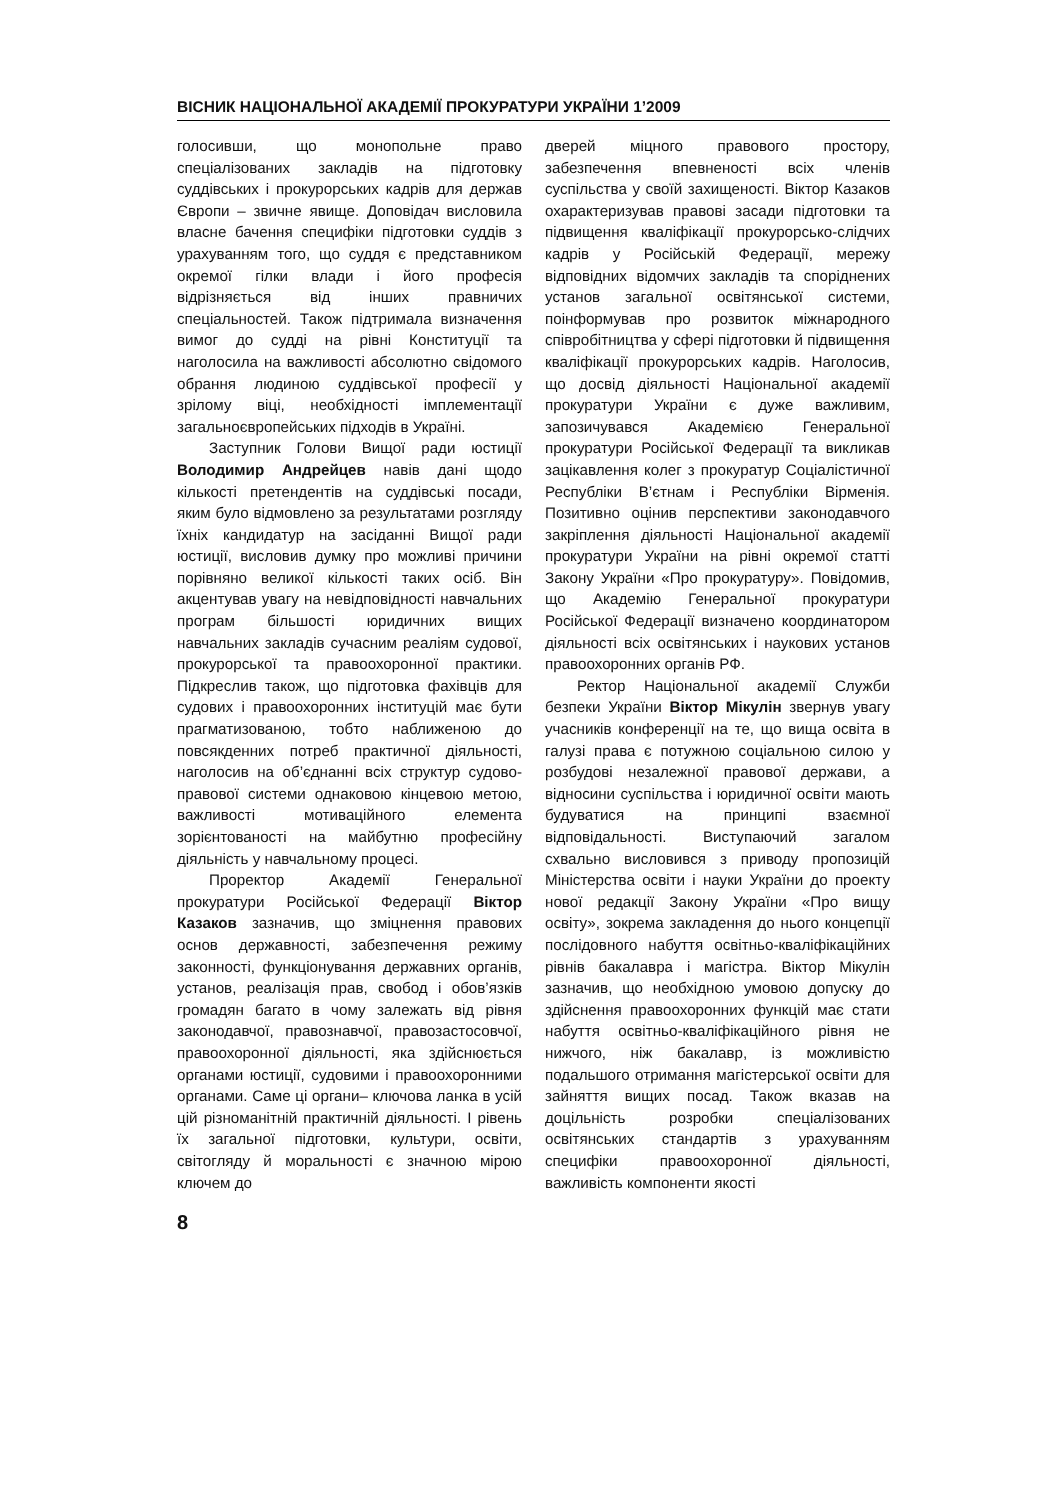ВІСНИК НАЦІОНАЛЬНОЇ АКАДЕМІЇ ПРОКУРАТУРИ УКРАЇНИ 1’2009
голосивши, що монопольне право спеціалізованих закладів на підготовку суддівських і прокурорських кадрів для держав Європи – звичне явище. Доповідач висловила власне бачення специфіки підготовки суддів з урахуванням того, що суддя є представником окремої гілки влади і його професія відрізняється від інших правничих спеціальностей. Також підтримала визначення вимог до судді на рівні Конституції та наголосила на важливості абсолютно свідомого обрання людиною суддівської професії у зрілому віці, необхідності імплементації загальноєвропейських підходів в Україні.
Заступник Голови Вищої ради юстиції Володимир Андрейцев навів дані щодо кількості претендентів на суддівські посади, яким було відмовлено за результатами розгляду їхніх кандидатур на засіданні Вищої ради юстиції, висловив думку про можливі причини порівняно великої кількості таких осіб. Він акцентував увагу на невідповідності навчальних програм більшості юридичних вищих навчальних закладів сучасним реаліям судової, прокурорської та правоохоронної практики. Підкреслив також, що підготовка фахівців для судових і правоохоронних інституцій має бути прагматизованою, тобто наближеною до повсякденних потреб практичної діяльності, наголосив на об’єднанні всіх структур судово-правової системи однаковою кінцевою метою, важливості мотиваційного елемента зорієнтованості на майбутню професійну діяльність у навчальному процесі.
Проректор Академії Генеральної прокуратури Російської Федерації Віктор Казаков зазначив, що зміцнення правових основ державності, забезпечення режиму законності, функціонування державних органів, установ, реалізація прав, свобод і обов’язків громадян багато в чому залежать від рівня законодавчої, правознавчої, правозастосовчої, правоохоронної діяльності, яка здійснюється органами юстиції, судовими і правоохоронними органами. Саме ці органи– ключова ланка в усій цій різноманітній практичній діяльності. І рівень їх загальної підготовки, культури, освіти, світогляду й моральності є значною мірою ключем до
дверей міцного правового простору, забезпечення впевненості всіх членів суспільства у своїй захищеності. Віктор Казаков охарактеризував правові засади підготовки та підвищення кваліфікації прокурорсько-слідчих кадрів у Російській Федерації, мережу відповідних відомчих закладів та споріднених установ загальної освітянської системи, поінформував про розвиток міжнародного співробітництва у сфері підготовки й підвищення кваліфікації прокурорських кадрів. Наголосив, що досвід діяльності Національної академії прокуратури України є дуже важливим, запозичувався Академією Генеральної прокуратури Російської Федерації та викликав зацікавлення колег з прокуратур Соціалістичної Республіки В’єтнам і Республіки Вірменія. Позитивно оцінив перспективи законодавчого закріплення діяльності Національної академії прокуратури України на рівні окремої статті Закону України «Про прокуратуру». Повідомив, що Академію Генеральної прокуратури Російської Федерації визначено координатором діяльності всіх освітянських і наукових установ правоохоронних органів РФ.
Ректор Національної академії Служби безпеки України Віктор Мікулін звернув увагу учасників конференції на те, що вища освіта в галузі права є потужною соціальною силою у розбудові незалежної правової держави, а відносини суспільства і юридичної освіти мають будуватися на принципі взаємної відповідальності. Виступаючий загалом схвально висловився з приводу пропозицій Міністерства освіти і науки України до проекту нової редакції Закону України «Про вищу освіту», зокрема закладення до нього концепції послідовного набуття освітньо-кваліфікаційних рівнів бакалавра і магістра. Віктор Мікулін зазначив, що необхідною умовою допуску до здійснення правоохоронних функцій має стати набуття освітньо-кваліфікаційного рівня не нижчого, ніж бакалавр, із можливістю подальшого отримання магістерської освіти для зайняття вищих посад. Також вказав на доцільність розробки спеціалізованих освітянських стандартів з урахуванням специфіки правоохоронної діяльності, важливість компоненти якості
8